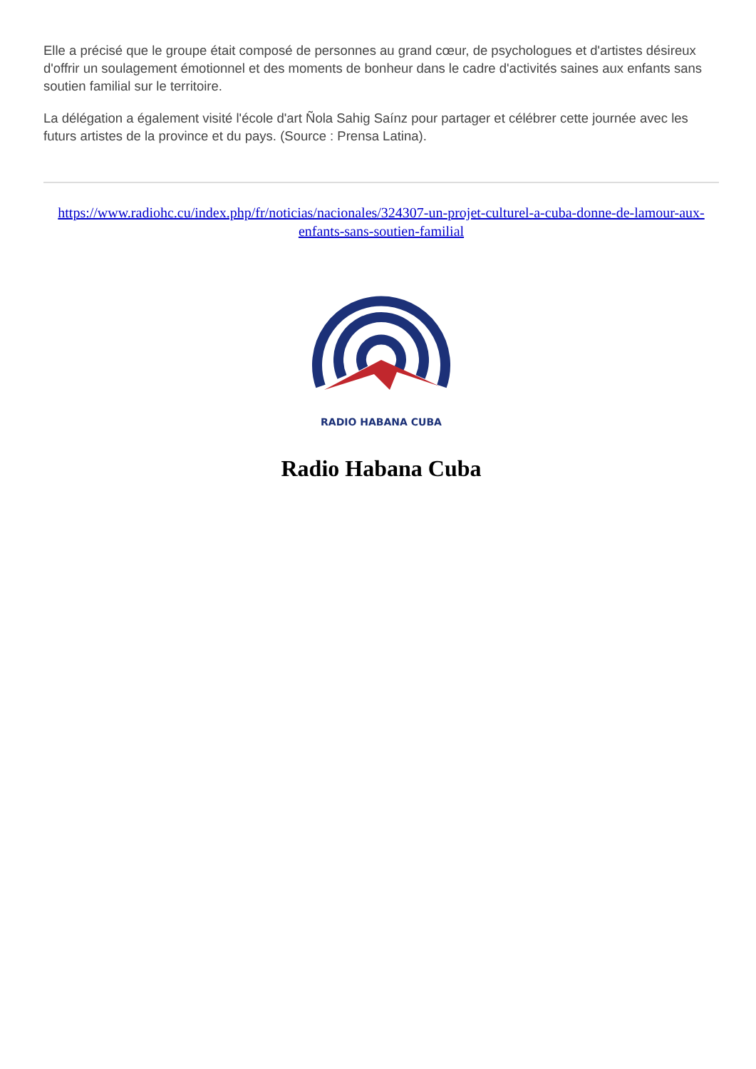Elle a précisé que le groupe était composé de personnes au grand cœur, de psychologues et d'artistes désireux d'offrir un soulagement émotionnel et des moments de bonheur dans le cadre d'activités saines aux enfants sans soutien familial sur le territoire.
La délégation a également visité l'école d'art Ñola Sahig Saínz pour partager et célébrer cette journée avec les futurs artistes de la province et du pays. (Source : Prensa Latina).
https://www.radiohc.cu/index.php/fr/noticias/nacionales/324307-un-projet-culturel-a-cuba-donne-de-lamour-aux-enfants-sans-soutien-familial
RADIO HABANA CUBA
Radio Habana Cuba